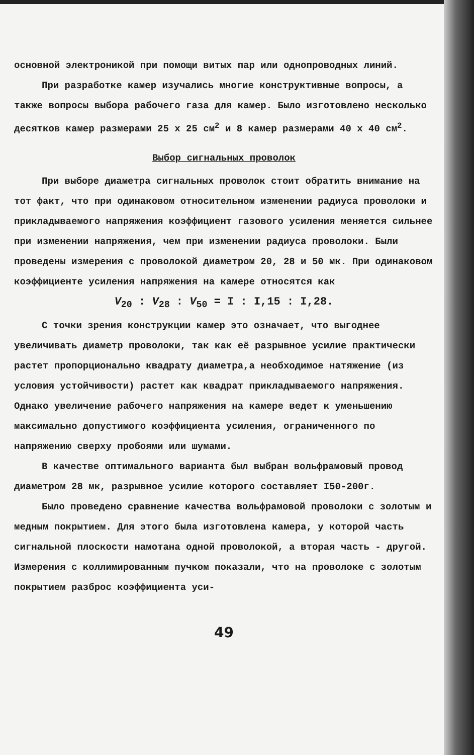основной электроникой при помощи витых пар или однопроводных линий.
При разработке камер изучались многие конструктивные вопросы, а также вопросы выбора рабочего газа для камер. Было изготовлено несколько десятков камер размерами 25 x 25 см<sup>2</sup> и 8 камер размерами 40 x 40 см<sup>2</sup>.
Выбор сигнальных проволок
При выборе диаметра сигнальных проволок стоит обратить внимание на тот факт, что при одинаковом относительном изменении радиуса проволоки и прикладываемого напряжения коэффициент газового усиления меняется сильнее при изменении напряжения, чем при изменении радиуса проволоки. Были проведены измерения с проволокой диаметром 20, 28 и 50 мк. При одинаковом коэффициенте усиления напряжения на камере относятся как
V<sub>20</sub> : V<sub>28</sub> : V<sub>50</sub> = I : I,15 : I,28.
С точки зрения конструкции камер это означает, что выгоднее увеличивать диаметр проволоки, так как её разрывное усилие практически растет пропорционально квадрату диаметра,а необходимое натяжение (из условия устойчивости) растет как квадрат прикладываемого напряжения. Однако увеличение рабочего напряжения на камере ведет к уменьшению максимально допустимого коэффициента усиления, ограниченного по напряжению сверху пробоями или шумами.
В качестве оптимального варианта был выбран вольфрамовый провод диаметром 28 мк, разрывное усилие которого составляет I50-200г.
Было проведено сравнение качества вольфрамовой проволоки с золотым и медным покрытием. Для этого была изготовлена камера, у которой часть сигнальной плоскости намотана одной проволокой, а вторая часть - другой. Измерения с коллимированным пучком показали, что на проволоке с золотым покрытием разброс коэффициента уси-
49